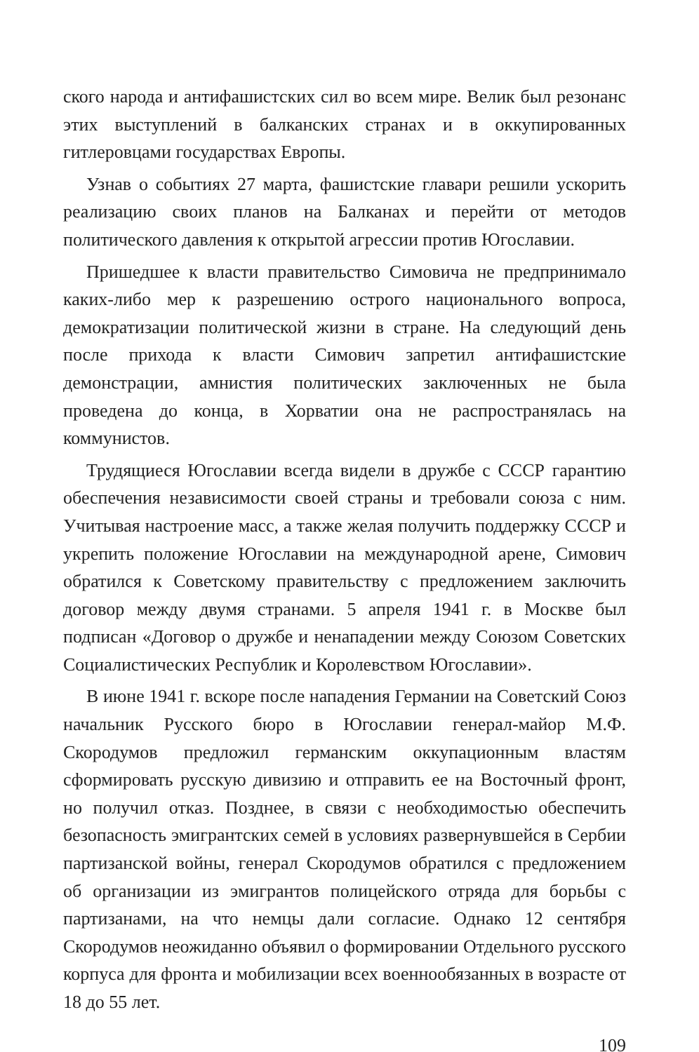ского народа и антифашистских сил во всем мире. Велик был резонанс этих выступлений в балканских странах и в оккупированных гитлеровцами государствах Европы.
Узнав о событиях 27 марта, фашистские главари решили ускорить реализацию своих планов на Балканах и перейти от методов политического давления к открытой агрессии против Югославии.
Пришедшее к власти правительство Симовича не предпринимало каких-либо мер к разрешению острого национального вопроса, демократизации политической жизни в стране. На следующий день после прихода к власти Симович запретил антифашистские демонстрации, амнистия политических заключенных не была проведена до конца, в Хорватии она не распространялась на коммунистов.
Трудящиеся Югославии всегда видели в дружбе с СССР гарантию обеспечения независимости своей страны и требовали союза с ним. Учитывая настроение масс, а также желая получить поддержку СССР и укрепить положение Югославии на международной арене, Симович обратился к Советскому правительству с предложением заключить договор между двумя странами. 5 апреля 1941 г. в Москве был подписан «Договор о дружбе и ненападении между Союзом Советских Социалистических Республик и Королевством Югославии».
В июне 1941 г. вскоре после нападения Германии на Советский Союз начальник Русского бюро в Югославии генерал-майор М.Ф. Скородумов предложил германским оккупационным властям сформировать русскую дивизию и отправить ее на Восточный фронт, но получил отказ. Позднее, в связи с необходимостью обеспечить безопасность эмигрантских семей в условиях развернувшейся в Сербии партизанской войны, генерал Скородумов обратился с предложением об организации из эмигрантов полицейского отряда для борьбы с партизанами, на что немцы дали согласие. Однако 12 сентября Скородумов неожиданно объявил о формировании Отдельного русского корпуса для фронта и мобилизации всех военнообязанных в возрасте от 18 до 55 лет.
109